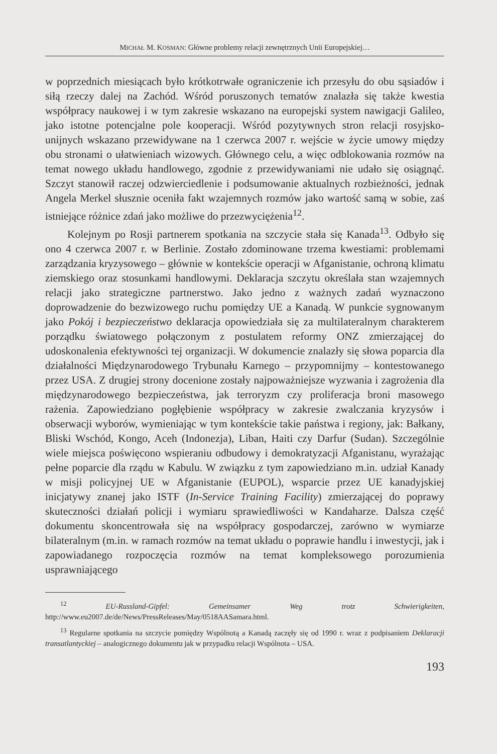MICHAŁ M. KOSMAN: Główne problemy relacji zewnętrznych Unii Europejskiej…
w poprzednich miesiącach było krótkotrwałe ograniczenie ich przesyłu do obu sąsiadów i siłą rzeczy dalej na Zachód. Wśród poruszonych tematów znalazła się także kwestia współpracy naukowej i w tym zakresie wskazano na europejski system nawigacji Galileo, jako istotne potencjalne pole kooperacji. Wśród pozytywnych stron relacji rosyjsko-unijnych wskazano przewidywane na 1 czerwca 2007 r. wejście w życie umowy między obu stronami o ułatwieniach wizowych. Głównego celu, a więc odblokowania rozmów na temat nowego układu handlowego, zgodnie z przewidywaniami nie udało się osiągnąć. Szczyt stanowił raczej odzwierciedlenie i podsumowanie aktualnych rozbieżności, jednak Angela Merkel słusznie oceniła fakt wzajemnych rozmów jako wartość samą w sobie, zaś istniejące różnice zdań jako możliwe do przezwyciężenia<sup>12</sup>.
Kolejnym po Rosji partnerem spotkania na szczycie stała się Kanada<sup>13</sup>. Odbyło się ono 4 czerwca 2007 r. w Berlinie. Zostało zdominowane trzema kwestiami: problemami zarządzania kryzysowego – głównie w kontekście operacji w Afganistanie, ochroną klimatu ziemskiego oraz stosunkami handlowymi. Deklaracja szczytu określała stan wzajemnych relacji jako strategiczne partnerstwo. Jako jedno z ważnych zadań wyznaczono doprowadzenie do bezwizowego ruchu pomiędzy UE a Kanadą. W punkcie sygnowanym jako Pokój i bezpieczeństwo deklaracja opowiedziała się za multilateralnym charakterem porządku światowego połączonym z postulatem reformy ONZ zmierzającej do udoskonalenia efektywności tej organizacji. W dokumencie znalazły się słowa poparcia dla działalności Międzynarodowego Trybunału Karnego – przypomnijmy – kontestowanego przez USA. Z drugiej strony docenione zostały najpoważniejsze wyzwania i zagrożenia dla międzynarodowego bezpieczeństwa, jak terroryzm czy proliferacja broni masowego rażenia. Zapowiedziano pogłębienie współpracy w zakresie zwalczania kryzysów i obserwacji wyborów, wymieniając w tym kontekście takie państwa i regiony, jak: Bałkany, Bliski Wschód, Kongo, Aceh (Indonezja), Liban, Haiti czy Darfur (Sudan). Szczególnie wiele miejsca poświęcono wspieraniu odbudowy i demokratyzacji Afganistanu, wyrażając pełne poparcie dla rządu w Kabulu. W związku z tym zapowiedziano m.in. udział Kanady w misji policyjnej UE w Afganistanie (EUPOL), wsparcie przez UE kanadyjskiej inicjatywy znanej jako ISTF (In-Service Training Facility) zmierzającej do poprawy skuteczności działań policji i wymiaru sprawiedliwości w Kandaharze. Dalsza część dokumentu skoncentrowała się na współpracy gospodarczej, zarówno w wymiarze bilateralnym (m.in. w ramach rozmów na temat układu o poprawie handlu i inwestycji, jak i zapowiadanego rozpoczęcia rozmów na temat kompleksowego porozumienia usprawniającego
<sup>12</sup> EU-Russland-Gipfel: Gemeinsamer Weg trotz Schwierigkeiten, http://www.eu2007.de/de/News/PressReleases/May/0518AASamara.html.
<sup>13</sup> Regularne spotkania na szczycie pomiędzy Wspólnotą a Kanadą zaczęły się od 1990 r. wraz z podpisaniem Deklaracji transatlantyckiej – analogicznego dokumentu jak w przypadku relacji Wspólnota – USA.
193